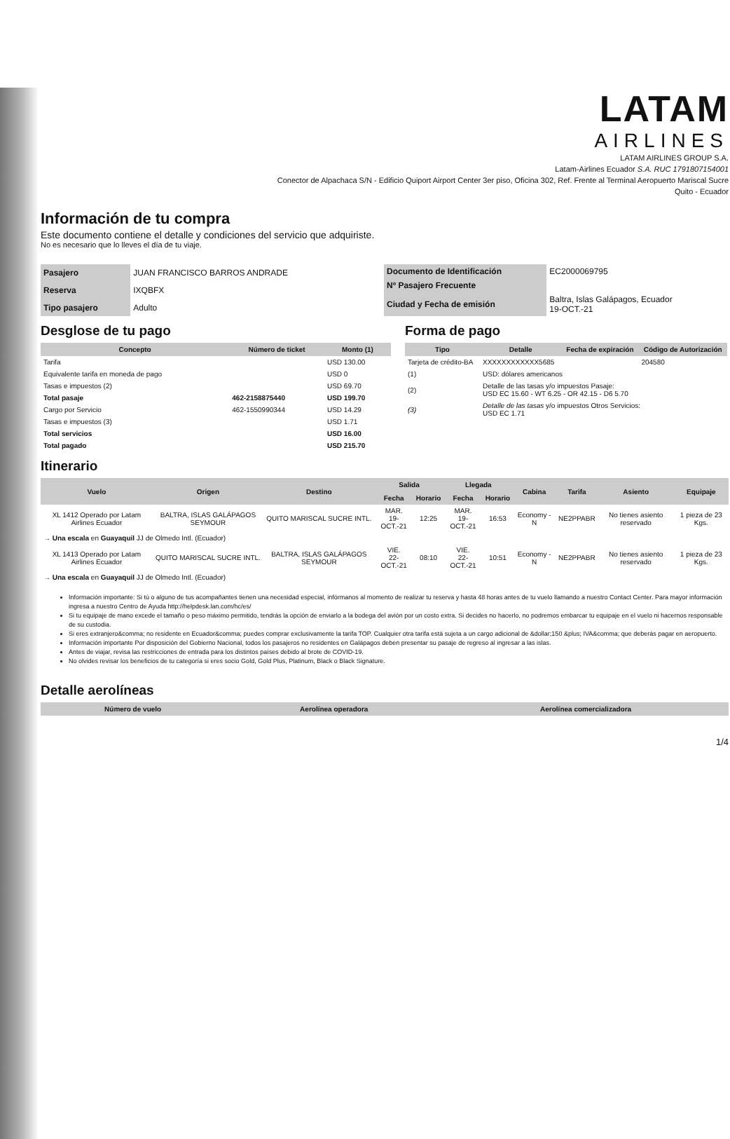LATAM
AIRLINES
LATAM AIRLINES GROUP S.A.
Latam-Airlines Ecuador S.A. RUC 1791807154001
Conector de Alpachaca S/N - Edificio Quiport Airport Center 3er piso, Oficina 302, Ref. Frente al Terminal Aeropuerto Mariscal Sucre
Quito - Ecuador
Información de tu compra
Este documento contiene el detalle y condiciones del servicio que adquiriste.
No es necesario que lo lleves el día de tu viaje.
| Pasajero | JUAN FRANCISCO BARROS ANDRADE |
| Reserva | IXQBFX |
| Tipo pasajero | Adulto |
| Documento de Identificación | EC2000069795 |
| Nº Pasajero Frecuente | |
| Ciudad y Fecha de emisión | Baltra, Islas Galápagos, Ecuador 19-OCT.-21 |
Desglose de tu pago
| Concepto | Número de ticket | Monto (1) |
| --- | --- | --- |
| Tarifa | | USD 130.00 |
| Equivalente tarifa en moneda de pago | | USD 0 |
| Tasas e impuestos (2) | | USD 69.70 |
| Total pasaje | 462-2158875440 | USD 199.70 |
| Cargo por Servicio | 462-1550990344 | USD 14.29 |
| Tasas e impuestos (3) | | USD 1.71 |
| Total servicios | | USD 16.00 |
| Total pagado | | USD 215.70 |
Forma de pago
| Tipo | Detalle | Fecha de expiración | Código de Autorización |
| --- | --- | --- | --- |
| Tarjeta de crédito-BA | XXXXXXXXXXXX5685 | | 204580 |
| (1) | USD: dólares americanos | | |
| (2) | Detalle de las tasas y/o impuestos Pasaje: USD EC 15.60 - WT 6.25 - OR 42.15 - D6 5.70 | | |
| (3) | Detalle de las tasas y/o impuestos Otros Servicios: USD EC 1.71 | | |
Itinerario
| Vuelo | Origen | Destino | Salida | | Llegada | | Cabina | Tarifa | Asiento | Equipaje |
| --- | --- | --- | --- | --- | --- | --- | --- | --- | --- | --- |
| | | | Fecha | Horario | Fecha | Horario | | | | |
| XL 1412 Operado por Latam Airlines Ecuador | BALTRA, ISLAS GALÁPAGOS SEYMOUR | QUITO MARISCAL SUCRE INTL. | MAR. 19-OCT.-21 | 12:25 | MAR. 19-OCT.-21 | 16:53 | Economy - N | NE2PPABR | No tienes asiento reservado | 1 pieza de 23 Kgs. |
| → Una escala en Guayaquil JJ de Olmedo Intl. (Ecuador) | | | | | | | | | | |
| XL 1413 Operado por Latam Airlines Ecuador | QUITO MARISCAL SUCRE INTL. | BALTRA, ISLAS GALÁPAGOS SEYMOUR | VIE. 22-OCT.-21 | 08:10 | VIE. 22-OCT.-21 | 10:51 | Economy - N | NE2PPABR | No tienes asiento reservado | 1 pieza de 23 Kgs. |
| → Una escala en Guayaquil JJ de Olmedo Intl. (Ecuador) | | | | | | | | | | |
Información importante: Si tú o alguno de tus acompañantes tienen una necesidad especial, infórmanos al momento de realizar tu reserva y hasta 48 horas antes de tu vuelo llamando a nuestro Contact Center. Para mayor información ingresa a nuestro Centro de Ayuda http://helpdesk.lan.com/hc/es/
Si tu equipaje de mano excede el tamaño o peso máximo permitido, tendrás la opción de enviarlo a la bodega del avión por un costo extra. Si decides no hacerlo, no podremos embarcar tu equipaje en el vuelo ni hacernos responsable de su custodia.
Si eres extranjero&comma; no residente en Ecuador&comma; puedes comprar exclusivamente la tarifa TOP. Cualquier otra tarifa está sujeta a un cargo adicional de &dollar;150 &plus; IVA&comma; que deberás pagar en aeropuerto.
Información importante Por disposición del Gobierno Nacional, todos los pasajeros no residentes en Galápagos deben presentar su pasaje de regreso al ingresar a las islas.
Antes de viajar, revisa las restricciones de entrada para los distintos países debido al brote de COVID-19.
No olvides revisar los beneficios de tu categoría si eres socio Gold, Gold Plus, Platinum, Black o Black Signature.
Detalle aerolíneas
| Número de vuelo | Aerolínea operadora | Aerolínea comercializadora |
| --- | --- | --- |
1/4